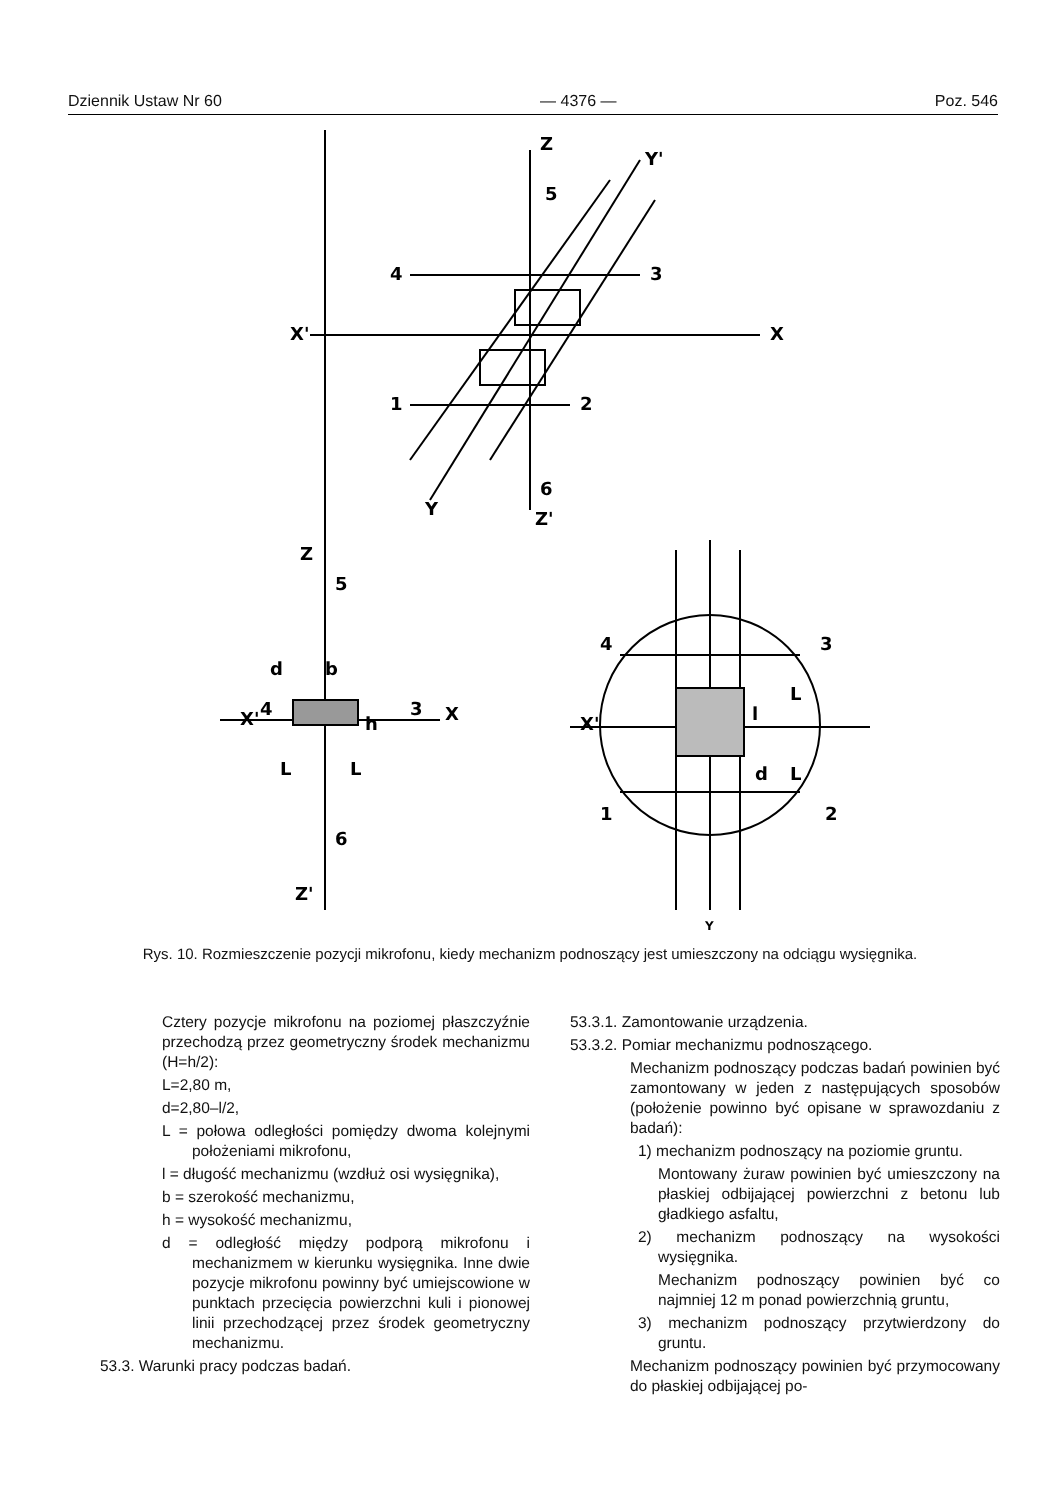Dziennik Ustaw Nr 60 — 4376 — Poz. 546
Z
Y'
5
4
3
X'
X
1
2
6
Y
Z'
Z
5
d
b
X'
4
3
X
h
L
L
6
Z'
4
3
X'
L
l
L
d
1
2
Y
Rys. 10. Rozmieszczenie pozycji mikrofonu, kiedy mechanizm podnoszący jest umieszczony na odciągu wysięgnika.
Cztery pozycje mikrofonu na poziomej płaszczyźnie przechodzą przez geometryczny środek mechanizmu (H=h/2):
L=2,80 m,
d=2,80–l/2,
L = połowa odległości pomiędzy dwoma kolejnymi położeniami mikrofonu,
l = długość mechanizmu (wzdłuż osi wysięgnika),
b = szerokość mechanizmu,
h = wysokość mechanizmu,
d = odległość między podporą mikrofonu i mechanizmem w kierunku wysięgnika. Inne dwie pozycje mikrofonu powinny być umiejscowione w punktach przecięcia powierzchni kuli i pionowej linii przechodzącej przez środek geometryczny mechanizmu.
53.3. Warunki pracy podczas badań.
53.3.1. Zamontowanie urządzenia.
53.3.2. Pomiar mechanizmu podnoszącego.
Mechanizm podnoszący podczas badań powinien być zamontowany w jeden z następujących sposobów (położenie powinno być opisane w sprawozdaniu z badań):
1) mechanizm podnoszący na poziomie gruntu.
Montowany żuraw powinien być umieszczony na płaskiej odbijającej powierzchni z betonu lub gładkiego asfaltu,
2) mechanizm podnoszący na wysokości wysięgnika.
Mechanizm podnoszący powinien być co najmniej 12 m ponad powierzchnią gruntu,
3) mechanizm podnoszący przytwierdzony do gruntu.
Mechanizm podnoszący powinien być przymocowany do płaskiej odbijającej po-